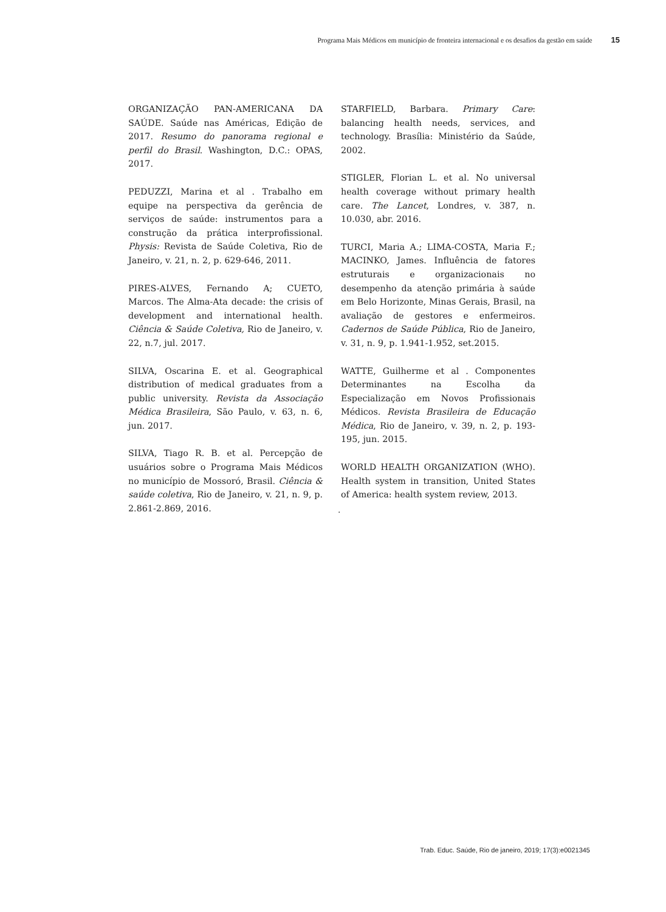Programa Mais Médicos em município de fronteira internacional e os desafios da gestão em saúde 15
ORGANIZAÇÃO PAN-AMERICANA DA SAÚDE. Saúde nas Américas, Edição de 2017. Resumo do panorama regional e perfil do Brasil. Washington, D.C.: OPAS, 2017.
PEDUZZI, Marina et al . Trabalho em equipe na perspectiva da gerência de serviços de saúde: instrumentos para a construção da prática interprofissional. Physis: Revista de Saúde Coletiva, Rio de Janeiro, v. 21, n. 2, p. 629-646, 2011.
PIRES-ALVES, Fernando A; CUETO, Marcos. The Alma-Ata decade: the crisis of development and international health. Ciência & Saúde Coletiva, Rio de Janeiro, v. 22, n.7, jul. 2017.
SILVA, Oscarina E. et al. Geographical distribution of medical graduates from a public university. Revista da Associação Médica Brasileira, São Paulo, v. 63, n. 6, jun. 2017.
SILVA, Tiago R. B. et al. Percepção de usuários sobre o Programa Mais Médicos no município de Mossoró, Brasil. Ciência & saúde coletiva, Rio de Janeiro, v. 21, n. 9, p. 2.861-2.869, 2016.
STARFIELD, Barbara. Primary Care: balancing health needs, services, and technology. Brasília: Ministério da Saúde, 2002.
STIGLER, Florian L. et al. No universal health coverage without primary health care. The Lancet, Londres, v. 387, n. 10.030, abr. 2016.
TURCI, Maria A.; LIMA-COSTA, Maria F.; MACINKO, James. Influência de fatores estruturais e organizacionais no desempenho da atenção primária à saúde em Belo Horizonte, Minas Gerais, Brasil, na avaliação de gestores e enfermeiros. Cadernos de Saúde Pública, Rio de Janeiro, v. 31, n. 9, p. 1.941-1.952, set.2015.
WATTE, Guilherme et al . Componentes Determinantes na Escolha da Especialização em Novos Profissionais Médicos. Revista Brasileira de Educação Médica, Rio de Janeiro, v. 39, n. 2, p. 193-195, jun. 2015.
WORLD HEALTH ORGANIZATION (WHO). Health system in transition, United States of America: health system review, 2013.
.
Trab. Educ. Saúde, Rio de janeiro, 2019; 17(3):e0021345